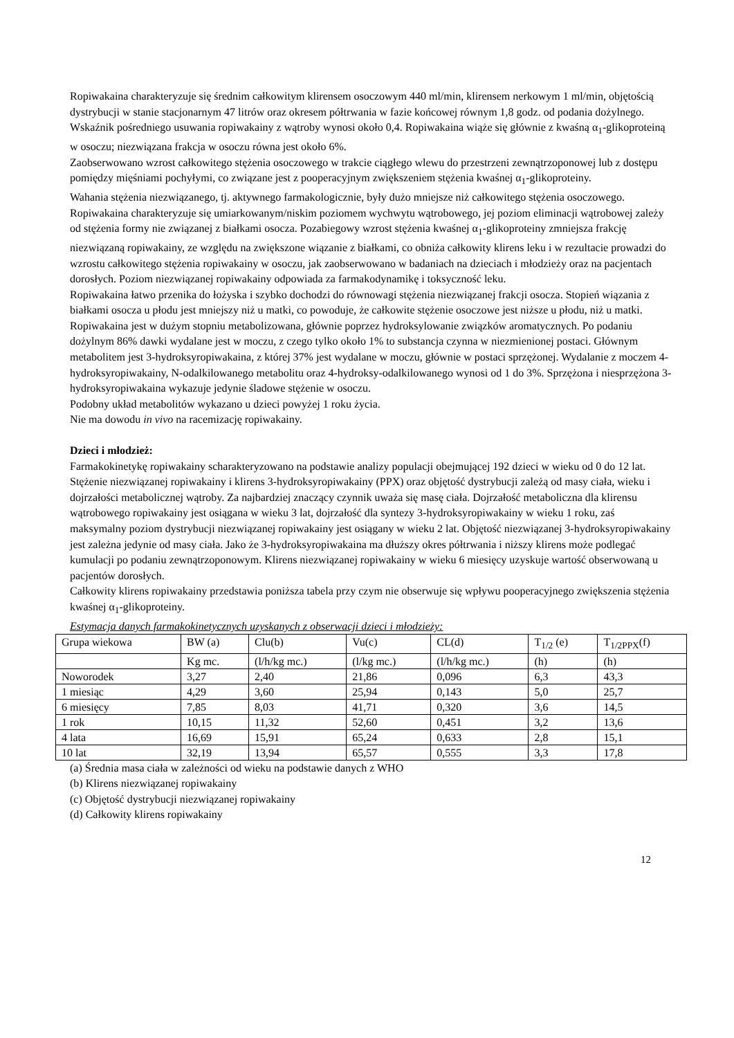Ropiwakaina charakteryzuje się średnim całkowitym klirensem osoczowym 440 ml/min, klirensem nerkowym 1 ml/min, objętością dystrybucji w stanie stacjonarnym 47 litrów oraz okresem półtrwania w fazie końcowej równym 1,8 godz. od podania dożylnego. Wskaźnik pośredniego usuwania ropiwakainy z wątroby wynosi około 0,4. Ropiwakaina wiąże się głównie z kwaśną α<sub>1</sub>-glikoproteiną w osoczu; niezwiązana frakcja w osoczu równa jest około 6%.
Zaobserwowano wzrost całkowitego stężenia osoczowego w trakcie ciągłego wlewu do przestrzeni zewnątrzoponowej lub z dostępu pomiędzy mięśniami pochyłymi, co związane jest z pooperacyjnym zwiększeniem stężenia kwaśnej α<sub>1</sub>-glikoproteiny.
Wahania stężenia niezwiązanego, tj. aktywnego farmakologicznie, były dużo mniejsze niż całkowitego stężenia osoczowego.
Ropiwakaina charakteryzuje się umiarkowanym/niskim poziomem wychwytu wątrobowego, jej poziom eliminacji wątrobowej zależy od stężenia formy nie związanej z białkami osocza. Pozabiegowy wzrost stężenia kwaśnej α<sub>1</sub>-glikoproteiny zmniejsza frakcję niezwiązaną ropiwakainy, ze względu na zwiększone wiązanie z białkami, co obniża całkowity klirens leku i w rezultacie prowadzi do wzrostu całkowitego stężenia ropiwakainy w osoczu, jak zaobserwowano w badaniach na dzieciach i młodzieży oraz na pacjentach dorosłych. Poziom niezwiązanej ropiwakainy odpowiada za farmakodynamikę i toksyczność leku.
Ropiwakaina łatwo przenika do łożyska i szybko dochodzi do równowagi stężenia niezwiązanej frakcji osocza. Stopień wiązania z białkami osocza u płodu jest mniejszy niż u matki, co powoduje, że całkowite stężenie osoczowe jest niższe u płodu, niż u matki.
Ropiwakaina jest w dużym stopniu metabolizowana, głównie poprzez hydroksylowanie związków aromatycznych. Po podaniu dożylnym 86% dawki wydalane jest w moczu, z czego tylko około 1% to substancja czynna w niezmienionej postaci. Głównym metabolitem jest 3-hydroksyropiwakaina, z której 37% jest wydalane w moczu, głównie w postaci sprzężonej. Wydalanie z moczem 4-hydroksyropiwakainy, N-odalkilowanego metabolitu oraz 4-hydroksy-odalkilowanego wynosi od 1 do 3%. Sprzężona i niesprzężona 3-hydroksyropiwakaina wykazuje jedynie śladowe stężenie w osoczu.
Podobny układ metabolitów wykazano u dzieci powyżej 1 roku życia.
Nie ma dowodu in vivo na racemizację ropiwakainy.
Dzieci i młodzież:
Farmakokinetykę ropiwakainy scharakteryzowano na podstawie analizy populacji obejmującej 192 dzieci w wieku od 0 do 12 lat. Stężenie niezwiązanej ropiwakainy i klirens 3-hydroksyropiwakainy (PPX) oraz objętość dystrybucji zależą od masy ciała, wieku i dojrzałości metabolicznej wątroby. Za najbardziej znaczący czynnik uważa się masę ciała. Dojrzałość metaboliczna dla klirensu wątrobowego ropiwakainy jest osiągana w wieku 3 lat, dojrzałość dla syntezy 3-hydroksyropiwakainy w wieku 1 roku, zaś maksymalny poziom dystrybucji niezwiązanej ropiwakainy jest osiągany w wieku 2 lat. Objętość niezwiązanej 3-hydroksyropiwakainy jest zależna jedynie od masy ciała. Jako że 3-hydroksyropiwakaina ma dłuższy okres półtrwania i niższy klirens może podlegać kumulacji po podaniu zewnątrzoponowym. Klirens niezwiązanej ropiwakainy w wieku 6 miesięcy uzyskuje wartość obserwowaną u pacjentów dorosłych.
Całkowity klirens ropiwakainy przedstawia poniższa tabela przy czym nie obserwuje się wpływu pooperacyjnego zwiększenia stężenia kwaśnej α<sub>1</sub>-glikoproteiny.
Estymacja danych farmakokinetycznych uzyskanych z obserwacji dzieci i młodzieży:
| Grupa wiekowa | BW (a) | Clu(b) | Vu(c) | CL(d) | T<sub>1/2</sub> (e) | T<sub>1/2PPX</sub>(f) |
| | Kg mc. | (l/h/kg mc.) | (l/kg mc.) | (l/h/kg mc.) | (h) | (h) |
| Noworodek | 3,27 | 2,40 | 21,86 | 0,096 | 6,3 | 43,3 |
| 1 miesiąc | 4,29 | 3,60 | 25,94 | 0,143 | 5,0 | 25,7 |
| 6 miesięcy | 7,85 | 8,03 | 41,71 | 0,320 | 3,6 | 14,5 |
| 1 rok | 10,15 | 11,32 | 52,60 | 0,451 | 3,2 | 13,6 |
| 4 lata | 16,69 | 15,91 | 65,24 | 0,633 | 2,8 | 15,1 |
| 10 lat | 32,19 | 13,94 | 65,57 | 0,555 | 3,3 | 17,8 |
(a) Średnia masa ciała w zależności od wieku na podstawie danych z WHO
(b) Klirens niezwiązanej ropiwakainy
(c) Objętość dystrybucji niezwiązanej ropiwakainy
(d) Całkowity klirens ropiwakainy
12